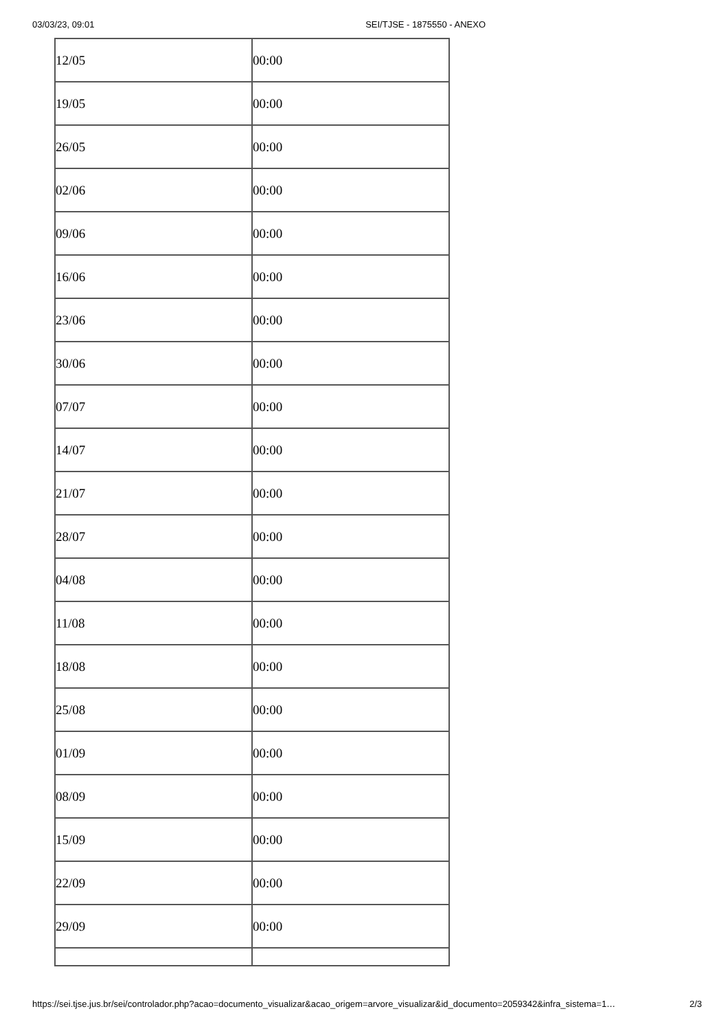03/03/23, 09:01 SEI/TJSE - 1875550 - ANEXO
| 12/05 | 00:00 |
| 19/05 | 00:00 |
| 26/05 | 00:00 |
| 02/06 | 00:00 |
| 09/06 | 00:00 |
| 16/06 | 00:00 |
| 23/06 | 00:00 |
| 30/06 | 00:00 |
| 07/07 | 00:00 |
| 14/07 | 00:00 |
| 21/07 | 00:00 |
| 28/07 | 00:00 |
| 04/08 | 00:00 |
| 11/08 | 00:00 |
| 18/08 | 00:00 |
| 25/08 | 00:00 |
| 01/09 | 00:00 |
| 08/09 | 00:00 |
| 15/09 | 00:00 |
| 22/09 | 00:00 |
| 29/09 | 00:00 |
https://sei.tjse.jus.br/sei/controlador.php?acao=documento_visualizar&acao_origem=arvore_visualizar&id_documento=2059342&infra_sistema=1… 2/3